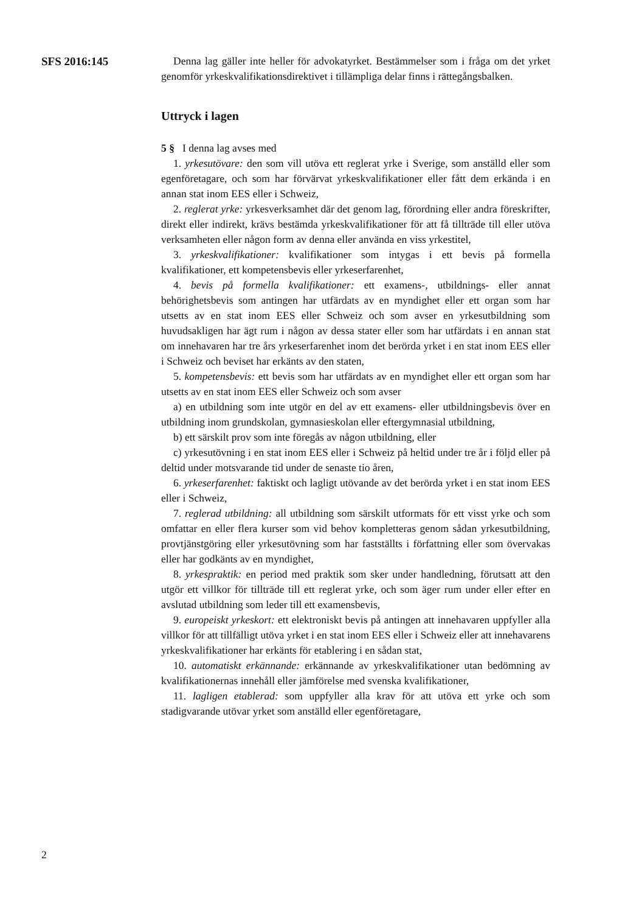SFS 2016:145 Denna lag gäller inte heller för advokatyrket. Bestämmelser som i fråga om det yrket genomför yrkeskvalifikationsdirektivet i tillämpliga delar finns i rättegångsbalken.
Uttryck i lagen
5 § I denna lag avses med
1. yrkesutövare: den som vill utöva ett reglerat yrke i Sverige, som anställd eller som egenföretagare, och som har förvärvat yrkeskvalifikationer eller fått dem erkända i en annan stat inom EES eller i Schweiz,
2. reglerat yrke: yrkesverksamhet där det genom lag, förordning eller andra föreskrifter, direkt eller indirekt, krävs bestämda yrkeskvalifikationer för att få tillträde till eller utöva verksamheten eller någon form av denna eller använda en viss yrkestitel,
3. yrkeskvalifikationer: kvalifikationer som intygas i ett bevis på formella kvalifikationer, ett kompetensbevis eller yrkeserfarenhet,
4. bevis på formella kvalifikationer: ett examens-, utbildnings- eller annat behörighetsbevis som antingen har utfärdats av en myndighet eller ett organ som har utsetts av en stat inom EES eller Schweiz och som avser en yrkesutbildning som huvudsakligen har ägt rum i någon av dessa stater eller som har utfärdats i en annan stat om innehavaren har tre års yrkeserfarenhet inom det berörda yrket i en stat inom EES eller i Schweiz och beviset har erkänts av den staten,
5. kompetensbevis: ett bevis som har utfärdats av en myndighet eller ett organ som har utsetts av en stat inom EES eller Schweiz och som avser
a) en utbildning som inte utgör en del av ett examens- eller utbildningsbevis över en utbildning inom grundskolan, gymnasieskolan eller eftergymnasial utbildning,
b) ett särskilt prov som inte föregås av någon utbildning, eller
c) yrkesutövning i en stat inom EES eller i Schweiz på heltid under tre år i följd eller på deltid under motsvarande tid under de senaste tio åren,
6. yrkeserfarenhet: faktiskt och lagligt utövande av det berörda yrket i en stat inom EES eller i Schweiz,
7. reglerad utbildning: all utbildning som särskilt utformats för ett visst yrke och som omfattar en eller flera kurser som vid behov kompletteras genom sådan yrkesutbildning, provtjänstgöring eller yrkesutövning som har fastställts i författning eller som övervakas eller har godkänts av en myndighet,
8. yrkespraktik: en period med praktik som sker under handledning, förutsatt att den utgör ett villkor för tillträde till ett reglerat yrke, och som äger rum under eller efter en avslutad utbildning som leder till ett examensbevis,
9. europeiskt yrkeskort: ett elektroniskt bevis på antingen att innehavaren uppfyller alla villkor för att tillfälligt utöva yrket i en stat inom EES eller i Schweiz eller att innehavarens yrkeskvalifikationer har erkänts för etablering i en sådan stat,
10. automatiskt erkännande: erkännande av yrkeskvalifikationer utan bedömning av kvalifikationernas innehåll eller jämförelse med svenska kvalifikationer,
11. lagligen etablerad: som uppfyller alla krav för att utöva ett yrke och som stadigvarande utövar yrket som anställd eller egenföretagare,
2